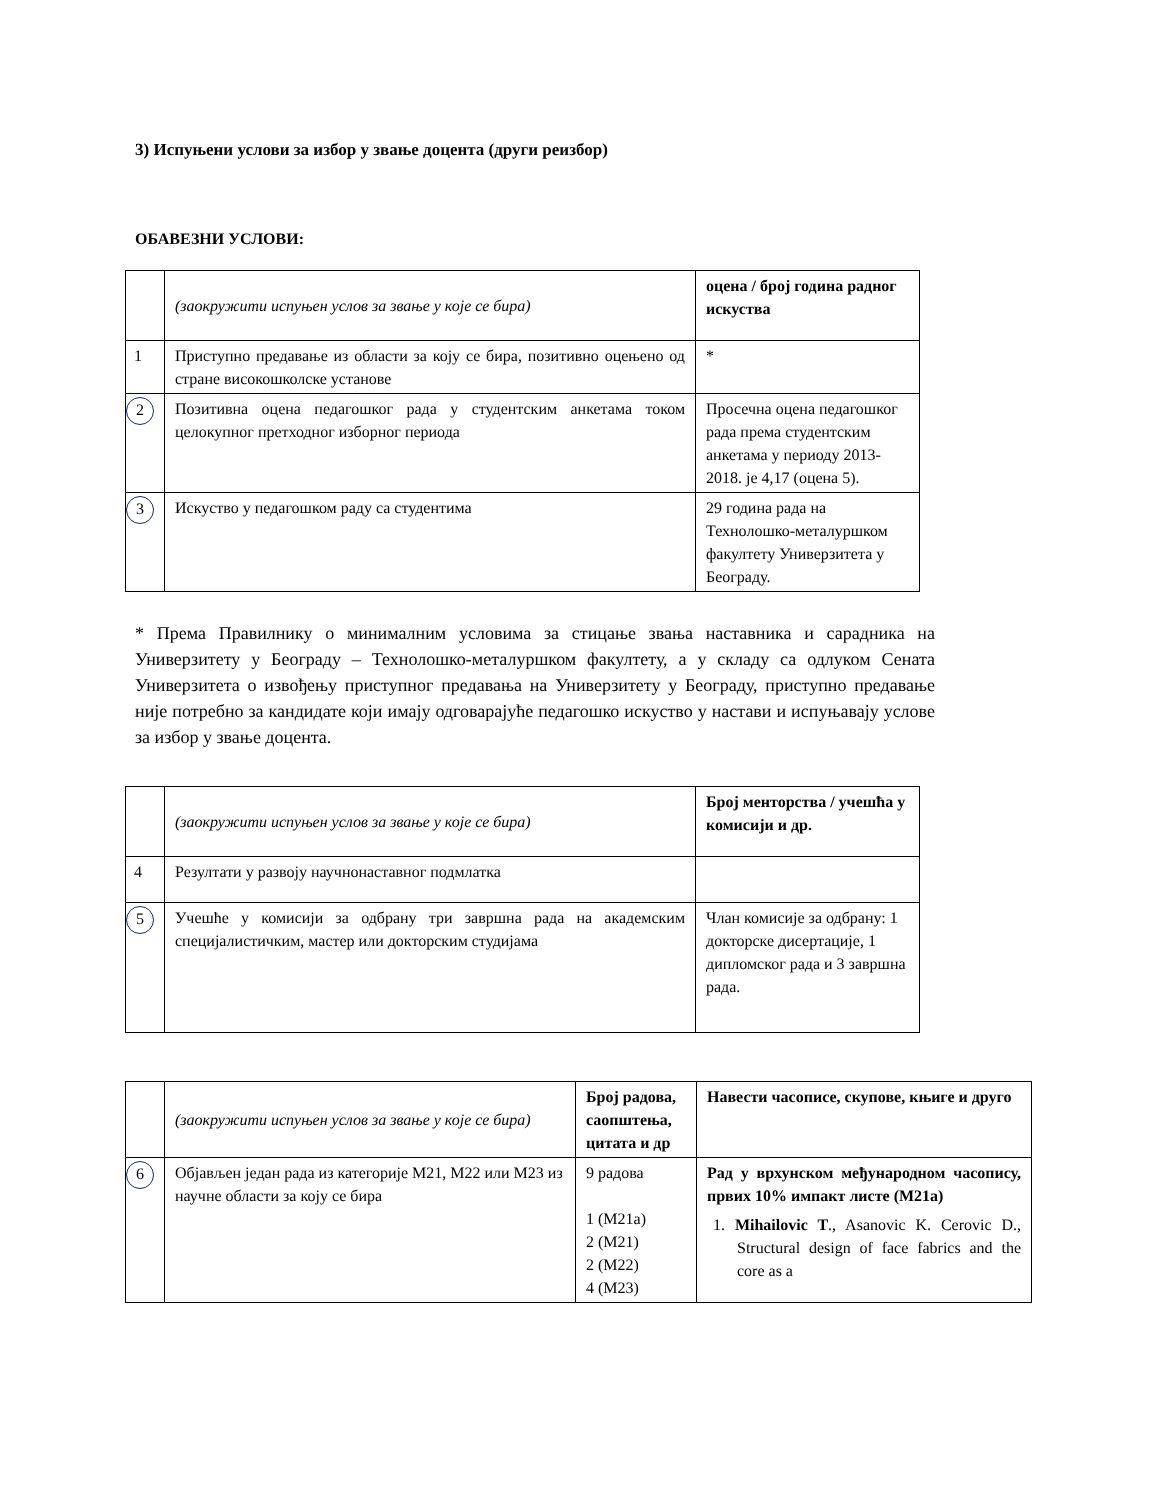3) Испуњени услови за избор у звање доцента (други реизбор)
ОБАВЕЗНИ УСЛОВИ:
| | (заокружити испуњен услов за звање у које се бира) | оцена / број година радног искуства |
| 1 | Приступно предавање из области за коју се бира, позитивно оцењено од стране високошколске установе | * |
| 2 | Позитивна оцена педагошког рада у студентским анкетама током целокупног претходног изборног периода | Просечна оцена педагошког рада према студентским анкетама у периоду 2013-2018. је 4,17 (оцена 5). |
| 3 | Искуство у педагошком раду са студентима | 29 година рада на Технолошко-металуршком факултету Универзитета у Београду. |
* Према Правилнику о минималним условима за стицање звања наставника и сарадника на Универзитету у Београду – Технолошко-металуршком факултету, а у складу са одлуком Сената Универзитета о извођењу приступног предавања на Универзитету у Београду, приступно предавање није потребно за кандидате који имају одговарајуће педагошко искуство у настави и испуњавају услове за избор у звање доцента.
| | (заокружити испуњен услов за звање у које се бира) | Број менторства / учешћа у комисији и др. |
| 4 | Резултати у развоју научнонаставног подмлатка | |
| 5 | Учешће у комисији за одбрану три завршна рада на академским специјалистичким, мастер или докторским студијама | Члан комисије за одбрану: 1 докторске дисертације, 1 дипломског рада и 3 завршна рада. |
| | (заокружити испуњен услов за звање у које се бира) | Број радова, саопштења, цитата и др | Навести часописе, скупове, књиге и друго |
| 6 | Објављен један рада из категорије М21, М22 или М23 из научне области за коју се бира | 9 радова 1 (М21а) 2 (М21) 2 (М22) 4 (М23) | Рад у врхунском међународном часопису, првих 10% импакт листе (М21а) 1. Mihailovic T ., Asanovic K. Cerovic D., Structural design of face fabrics and the core as a |